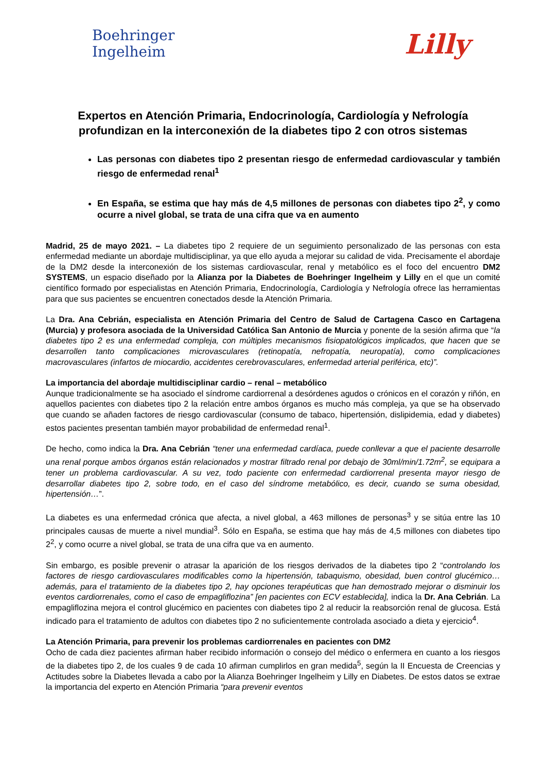Boehringer
Ingelheim
Lilly
Expertos en Atención Primaria, Endocrinología, Cardiología y Nefrología profundizan en la interconexión de la diabetes tipo 2 con otros sistemas
Las personas con diabetes tipo 2 presentan riesgo de enfermedad cardiovascular y también riesgo de enfermedad renal<sup>1</sup>
En España, se estima que hay más de 4,5 millones de personas con diabetes tipo 2<sup>2</sup>, y como ocurre a nivel global, se trata de una cifra que va en aumento
Madrid, 25 de mayo 2021. – La diabetes tipo 2 requiere de un seguimiento personalizado de las personas con esta enfermedad mediante un abordaje multidisciplinar, ya que ello ayuda a mejorar su calidad de vida. Precisamente el abordaje de la DM2 desde la interconexión de los sistemas cardiovascular, renal y metabólico es el foco del encuentro DM2 SYSTEMS, un espacio diseñado por la Alianza por la Diabetes de Boehringer Ingelheim y Lilly en el que un comité científico formado por especialistas en Atención Primaria, Endocrinología, Cardiología y Nefrología ofrece las herramientas para que sus pacientes se encuentren conectados desde la Atención Primaria.
La Dra. Ana Cebrián, especialista en Atención Primaria del Centro de Salud de Cartagena Casco en Cartagena (Murcia) y profesora asociada de la Universidad Católica San Antonio de Murcia y ponente de la sesión afirma que “la diabetes tipo 2 es una enfermedad compleja, con múltiples mecanismos fisiopatológicos implicados, que hacen que se desarrollen tanto complicaciones microvasculares (retinopatía, nefropatía, neuropatía), como complicaciones macrovasculares (infartos de miocardio, accidentes cerebrovasculares, enfermedad arterial periférica, etc)”.
La importancia del abordaje multidisciplinar cardio – renal – metabólico
Aunque tradicionalmente se ha asociado el síndrome cardiorrenal a desórdenes agudos o crónicos en el corazón y riñón, en aquellos pacientes con diabetes tipo 2 la relación entre ambos órganos es mucho más compleja, ya que se ha observado que cuando se añaden factores de riesgo cardiovascular (consumo de tabaco, hipertensión, dislipidemia, edad y diabetes) estos pacientes presentan también mayor probabilidad de enfermedad renal<sup>1</sup>.
De hecho, como indica la Dra. Ana Cebrián “tener una enfermedad cardíaca, puede conllevar a que el paciente desarrolle una renal porque ambos órganos están relacionados y mostrar filtrado renal por debajo de 30ml/min/1.72m<sup>2</sup>, se equipara a tener un problema cardiovascular. A su vez, todo paciente con enfermedad cardiorrenal presenta mayor riesgo de desarrollar diabetes tipo 2, sobre todo, en el caso del síndrome metabólico, es decir, cuando se suma obesidad, hipertensión…”.
La diabetes es una enfermedad crónica que afecta, a nivel global, a 463 millones de personas<sup>3</sup> y se sitúa entre las 10 principales causas de muerte a nivel mundial<sup>3</sup>. Sólo en España, se estima que hay más de 4,5 millones con diabetes tipo 2<sup>2</sup>, y como ocurre a nivel global, se trata de una cifra que va en aumento.
Sin embargo, es posible prevenir o atrasar la aparición de los riesgos derivados de la diabetes tipo 2 “controlando los factores de riesgo cardiovasculares modificables como la hipertensión, tabaquismo, obesidad, buen control glucémico… además, para el tratamiento de la diabetes tipo 2, hay opciones terapéuticas que han demostrado mejorar o disminuir los eventos cardiorrenales, como el caso de empagliflozina” [en pacientes con ECV establecida], indica la Dr. Ana Cebrián. La empagliflozina mejora el control glucémico en pacientes con diabetes tipo 2 al reducir la reabsorción renal de glucosa. Está indicado para el tratamiento de adultos con diabetes tipo 2 no suficientemente controlada asociado a dieta y ejercicio<sup>4</sup>.
La Atención Primaria, para prevenir los problemas cardiorrenales en pacientes con DM2
Ocho de cada diez pacientes afirman haber recibido información o consejo del médico o enfermera en cuanto a los riesgos de la diabetes tipo 2, de los cuales 9 de cada 10 afirman cumplirlos en gran medida<sup>5</sup>, según la II Encuesta de Creencias y Actitudes sobre la Diabetes llevada a cabo por la Alianza Boehringer Ingelheim y Lilly en Diabetes. De estos datos se extrae la importancia del experto en Atención Primaria “para prevenir eventos